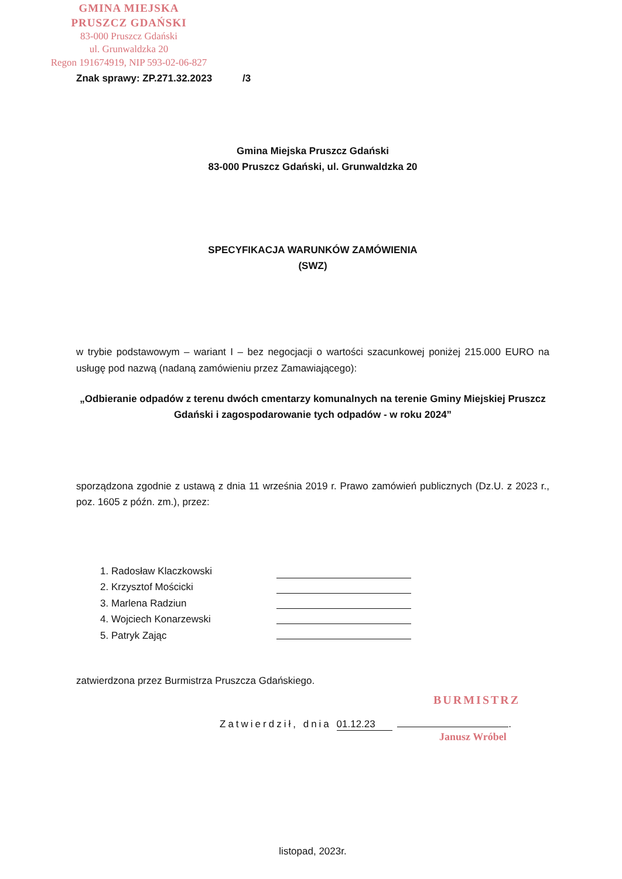GMINA MIEJSKA
PRUSZCZ GDAŃSKI
83-000 Pruszcz Gdański
ul. Grunwaldzka 20
Regon 191674919, NIP 593-02-06-827
Znak sprawy: ZP.271.32.2023 /3
Gmina Miejska Pruszcz Gdański
83-000 Pruszcz Gdański, ul. Grunwaldzka 20
SPECYFIKACJA WARUNKÓW ZAMÓWIENIA
(SWZ)
w trybie podstawowym – wariant I – bez negocjacji o wartości szacunkowej poniżej 215.000 EURO na usługę pod nazwą (nadaną zamówieniu przez Zamawiającego):
„Odbieranie odpadów z terenu dwóch cmentarzy komunalnych na terenie Gminy Miejskiej Pruszcz Gdański i zagospodarowanie tych odpadów - w roku 2024”
sporządzona zgodnie z ustawą z dnia 11 września 2019 r. Prawo zamówień publicznych (Dz.U. z 2023 r., poz. 1605 z późn. zm.), przez:
1. Radosław Klaczkowski
2. Krzysztof Mościcki
3. Marlena Radziun
4. Wojciech Konarzewski
5. Patryk Zając
zatwierdzona przez Burmistrza Pruszcza Gdańskiego.
BURMISTRZ
Zatwierdził, dnia 01.12.23 .
Janusz Wróbel
listopad, 2023r.